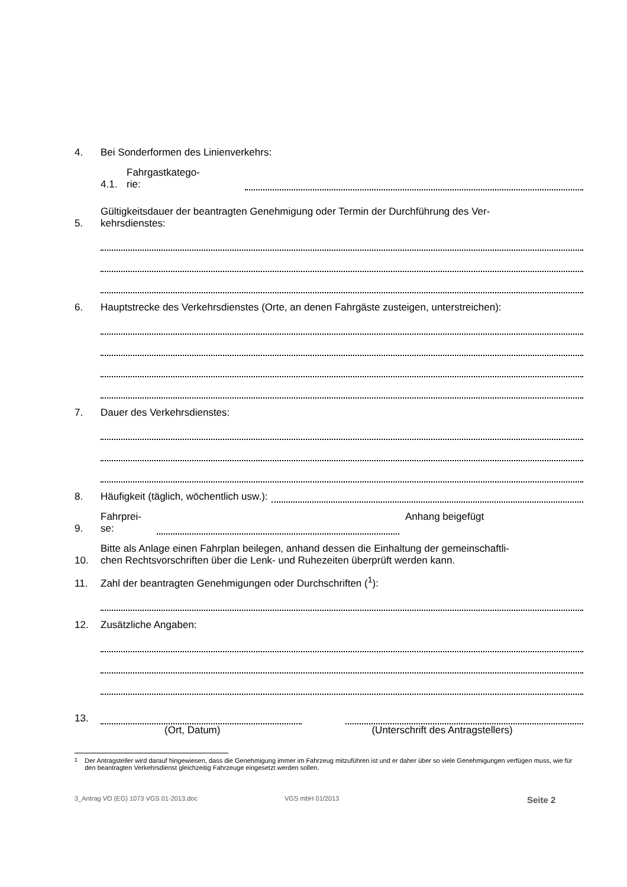4. Bei Sonderformen des Linienverkehrs:
4.1. Fahrgastkatego-
rie:
5. Gültigkeitsdauer der beantragten Genehmigung oder Termin der Durchführung des Ver-
kehrsdienstes:
6. Hauptstrecke des Verkehrsdienstes (Orte, an denen Fahrgäste zusteigen, unterstreichen):
7. Dauer des Verkehrsdienstes:
8. Häufigkeit (täglich, wöchentlich usw.):
9. Fahrprei-
se: Anhang beigefügt
10. Bitte als Anlage einen Fahrplan beilegen, anhand dessen die Einhaltung der gemeinschaftli-
chen Rechtsvorschriften über die Lenk- und Ruhezeiten überprüft werden kann.
11. Zahl der beantragten Genehmigungen oder Durchschriften (<sup>1</sup>):
12. Zusätzliche Angaben:
13.
(Ort, Datum) (Unterschrift des Antragstellers)
<sup>1</sup> Der Antragsteller wird darauf hingewiesen, dass die Genehmigung immer im Fahrzeug mitzuführen ist und er daher über so viele Genehmigungen verfügen muss, wie für den beantragten Verkehrsdienst gleichzeitig Fahrzeuge eingesetzt werden sollen.
3_Antrag VO (EG) 1073 VGS 01-2013.doc VGS mbH 01/2013 Seite 2